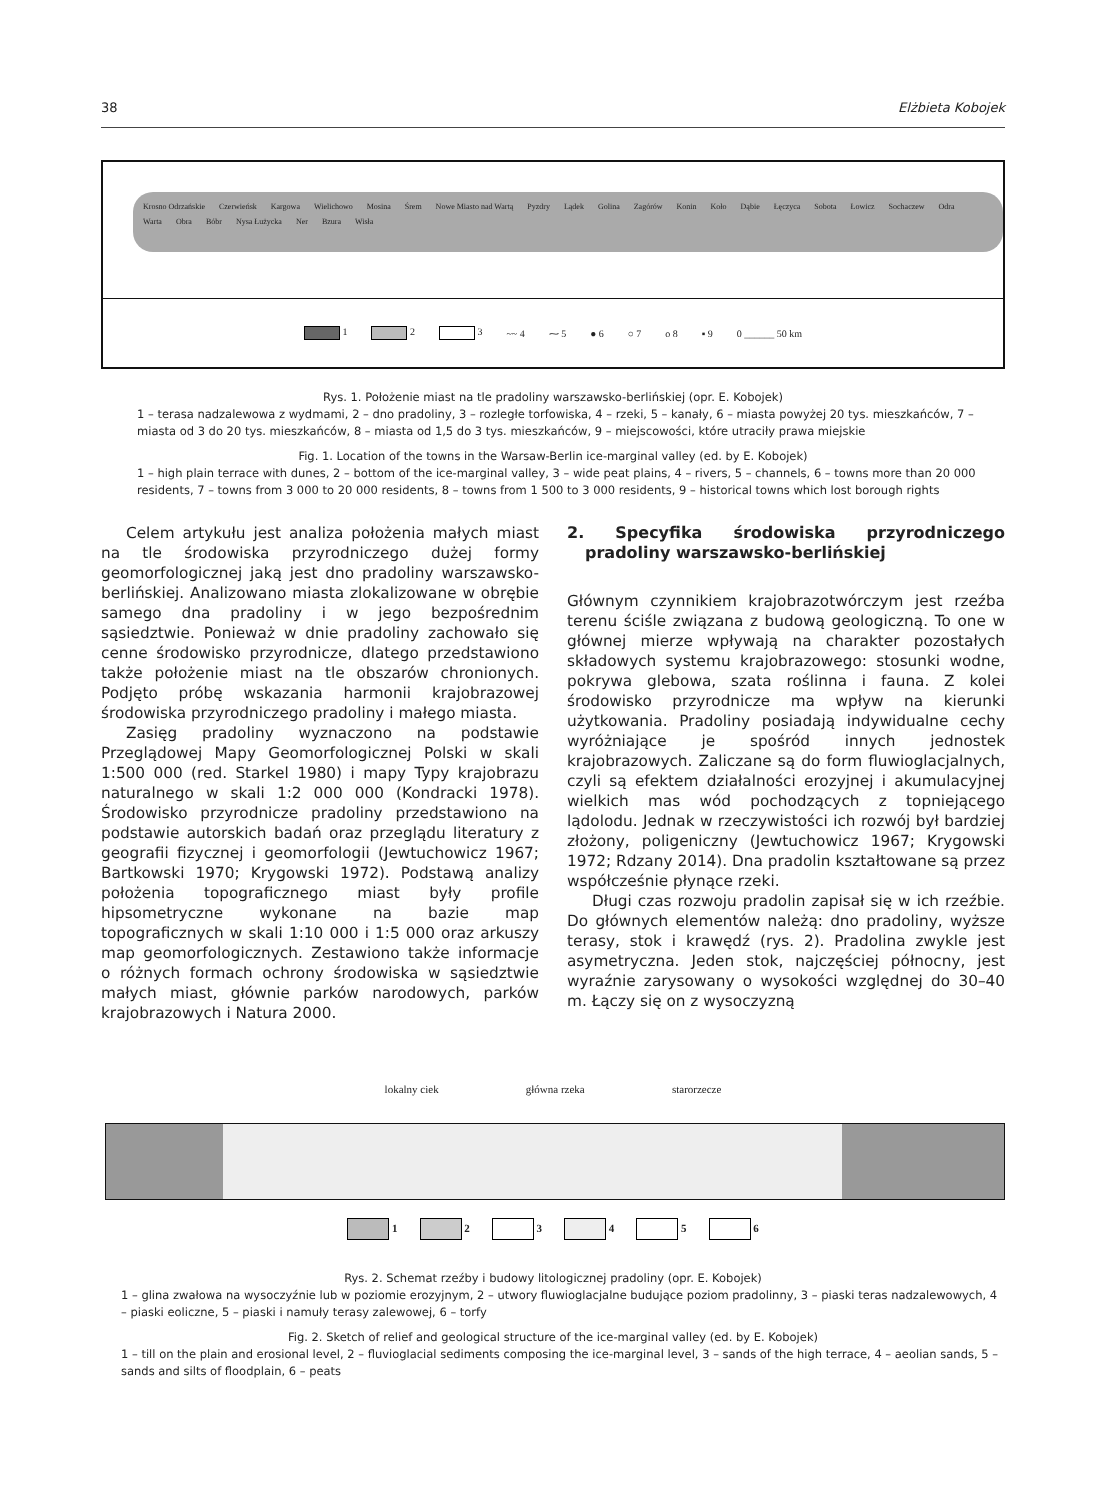38 Elżbieta Kobojek
Krosno Odrzańskie Czerwieńsk Kargowa Wielichowo Mosina Śrem Nowe Miasto nad Wartą Pyzdry Lądek Golina Zagórów Konin Koło Dąbie Łęczyca Sobota Łowicz Sochaczew Odra Warta Obra Bóbr Nysa Łużycka Ner Bzura Wisła
1 2 3 ~~ 4 ⁓ 5 ● 6 ○ 7 o 8 ▪ 9 0 ______ 50 km
Rys. 1. Położenie miast na tle pradoliny warszawsko-berlińskiej (opr. E. Kobojek)
1 – terasa nadzalewowa z wydmami, 2 – dno pradoliny, 3 – rozległe torfowiska, 4 – rzeki, 5 – kanały, 6 – miasta powyżej 20 tys. mieszkańców, 7 – miasta od 3 do 20 tys. mieszkańców, 8 – miasta od 1,5 do 3 tys. mieszkańców, 9 – miejscowości, które utraciły prawa miejskie
Fig. 1. Location of the towns in the Warsaw-Berlin ice-marginal valley (ed. by E. Kobojek)
1 – high plain terrace with dunes, 2 – bottom of the ice-marginal valley, 3 – wide peat plains, 4 – rivers, 5 – channels, 6 – towns more than 20 000 residents, 7 – towns from 3 000 to 20 000 residents, 8 – towns from 1 500 to 3 000 residents, 9 – historical towns which lost borough rights
Celem artykułu jest analiza położenia małych miast na tle środowiska przyrodniczego dużej formy geomorfologicznej jaką jest dno pradoliny warszawsko-berlińskiej. Analizowano miasta zlokalizowane w obrębie samego dna pradoliny i w jego bezpośrednim sąsiedztwie. Ponieważ w dnie pradoliny zachowało się cenne środowisko przyrodnicze, dlatego przedstawiono także położenie miast na tle obszarów chronionych. Podjęto próbę wskazania harmonii krajobrazowej środowiska przyrodniczego pradoliny i małego miasta.
Zasięg pradoliny wyznaczono na podstawie Przeglądowej Mapy Geomorfologicznej Polski w skali 1:500 000 (red. Starkel 1980) i mapy Typy krajobrazu naturalnego w skali 1:2 000 000 (Kondracki 1978). Środowisko przyrodnicze pradoliny przedstawiono na podstawie autorskich badań oraz przeglądu literatury z geografii fizycznej i geomorfologii (Jewtuchowicz 1967; Bartkowski 1970; Krygowski 1972). Podstawą analizy położenia topograficznego miast były profile hipsometryczne wykonane na bazie map topograficznych w skali 1:10 000 i 1:5 000 oraz arkuszy map geomorfologicznych. Zestawiono także informacje o różnych formach ochrony środowiska w sąsiedztwie małych miast, głównie parków narodowych, parków krajobrazowych i Natura 2000.
2. Specyfika środowiska przyrodniczego pradoliny warszawsko-berlińskiej
Głównym czynnikiem krajobrazotwórczym jest rzeźba terenu ściśle związana z budową geologiczną. To one w głównej mierze wpływają na charakter pozostałych składowych systemu krajobrazowego: stosunki wodne, pokrywa glebowa, szata roślinna i fauna. Z kolei środowisko przyrodnicze ma wpływ na kierunki użytkowania. Pradoliny posiadają indywidualne cechy wyróżniające je spośród innych jednostek krajobrazowych. Zaliczane są do form fluwioglacjalnych, czyli są efektem działalności erozyjnej i akumulacyjnej wielkich mas wód pochodzących z topniejącego lądolodu. Jednak w rzeczywistości ich rozwój był bardziej złożony, poligeniczny (Jewtuchowicz 1967; Krygowski 1972; Rdzany 2014). Dna pradolin kształtowane są przez współcześnie płynące rzeki.
Długi czas rozwoju pradolin zapisał się w ich rzeźbie. Do głównych elementów należą: dno pradoliny, wyższe terasy, stok i krawędź (rys. 2). Pradolina zwykle jest asymetryczna. Jeden stok, najczęściej północny, jest wyraźnie zarysowany o wysokości względnej do 30–40 m. Łączy się on z wysoczyzną
lokalny ciek główna rzeka starorzecze
1 2 3 4 5 6
Rys. 2. Schemat rzeźby i budowy litologicznej pradoliny (opr. E. Kobojek)
1 – glina zwałowa na wysoczyźnie lub w poziomie erozyjnym, 2 – utwory fluwioglacjalne budujące poziom pradolinny, 3 – piaski teras nadzalewowych, 4 – piaski eoliczne, 5 – piaski i namuły terasy zalewowej, 6 – torfy
Fig. 2. Sketch of relief and geological structure of the ice-marginal valley (ed. by E. Kobojek)
1 – till on the plain and erosional level, 2 – fluvioglacial sediments composing the ice-marginal level, 3 – sands of the high terrace, 4 – aeolian sands, 5 – sands and silts of floodplain, 6 – peats